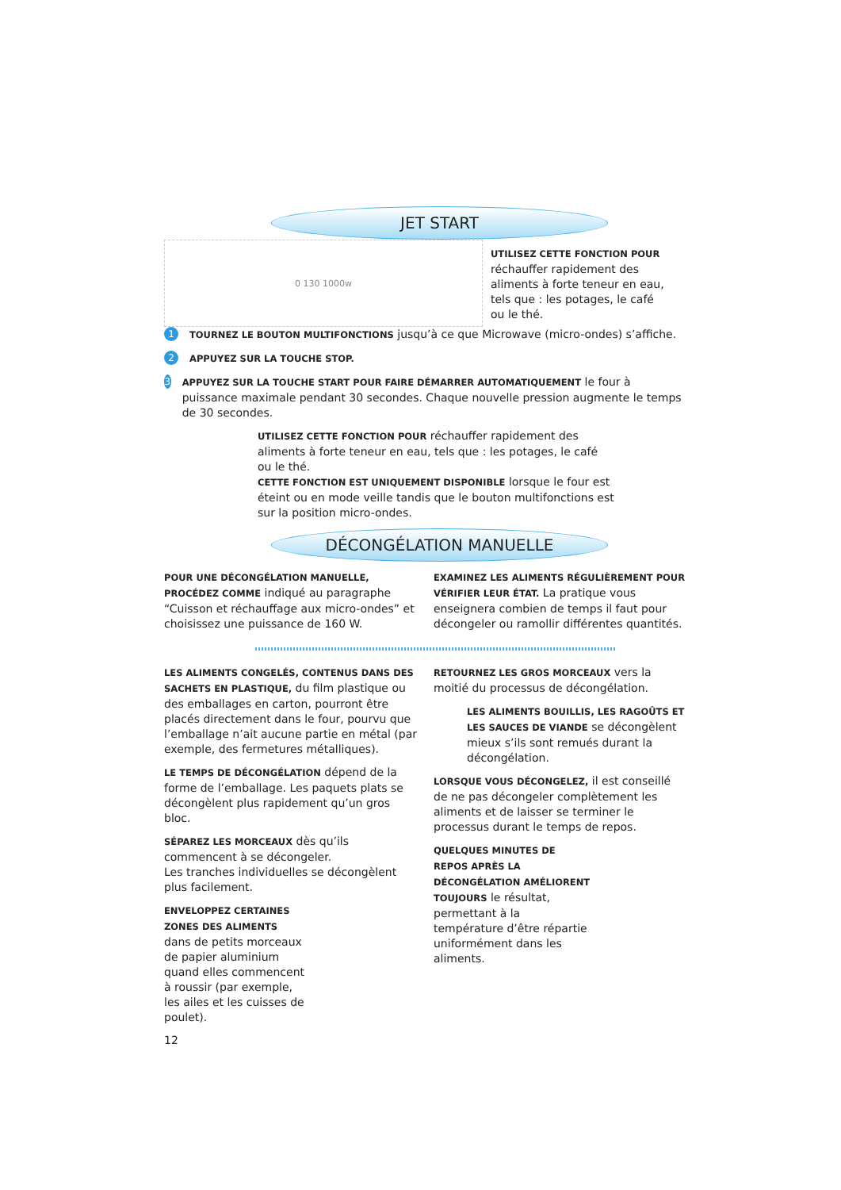JET START
0 130 1000w
UTILISEZ CETTE FONCTION POUR réchauffer rapidement des aliments à forte teneur en eau, tels que : les potages, le café ou le thé.
1
TOURNEZ LE BOUTON MULTIFONCTIONS jusqu’à ce que Microwave (micro-ondes) s’affiche.
2
APPUYEZ SUR LA TOUCHE STOP.
3
APPUYEZ SUR LA TOUCHE START POUR FAIRE DÉMARRER AUTOMATIQUEMENT le four à puissance maximale pendant 30 secondes. Chaque nouvelle pression augmente le temps de 30 secondes.
UTILISEZ CETTE FONCTION POUR réchauffer rapidement des aliments à forte teneur en eau, tels que : les potages, le café ou le thé.
CETTE FONCTION EST UNIQUEMENT DISPONIBLE lorsque le four est éteint ou en mode veille tandis que le bouton multifonctions est sur la position micro-ondes.
DÉCONGÉLATION MANUELLE
POUR UNE DÉCONGÉLATION MANUELLE, PROCÉDEZ COMME indiqué au paragraphe “Cuisson et réchauffage aux micro-ondes” et choisissez une puissance de 160 W.
EXAMINEZ LES ALIMENTS RÉGULIÈREMENT POUR VÉRIFIER LEUR ÉTAT. La pratique vous enseignera combien de temps il faut pour décongeler ou ramollir différentes quantités.
LES ALIMENTS CONGELÉS, CONTENUS DANS DES SACHETS EN PLASTIQUE, du film plastique ou des emballages en carton, pourront être placés directement dans le four, pourvu que l’emballage n’ait aucune partie en métal (par exemple, des fermetures métalliques).
LE TEMPS DE DÉCONGÉLATION dépend de la forme de l’emballage. Les paquets plats se décongèlent plus rapidement qu’un gros bloc.
SÉPAREZ LES MORCEAUX dès qu’ils commencent à se décongeler.
Les tranches individuelles se décongèlent plus facilement.
ENVELOPPEZ CERTAINES ZONES DES ALIMENTS dans de petits morceaux de papier aluminium quand elles commencent à roussir (par exemple, les ailes et les cuisses de poulet).
RETOURNEZ LES GROS MORCEAUX vers la moitié du processus de décongélation.
LES ALIMENTS BOUILLIS, LES RAGOÛTS ET LES SAUCES DE VIANDE se décongèlent mieux s’ils sont remués durant la décongélation.
LORSQUE VOUS DÉCONGELEZ, il est conseillé de ne pas décongeler complètement les aliments et de laisser se terminer le processus durant le temps de repos.
QUELQUES MINUTES DE REPOS APRÈS LA DÉCONGÉLATION AMÉLIORENT TOUJOURS le résultat, permettant à la température d’être répartie uniformément dans les aliments.
12